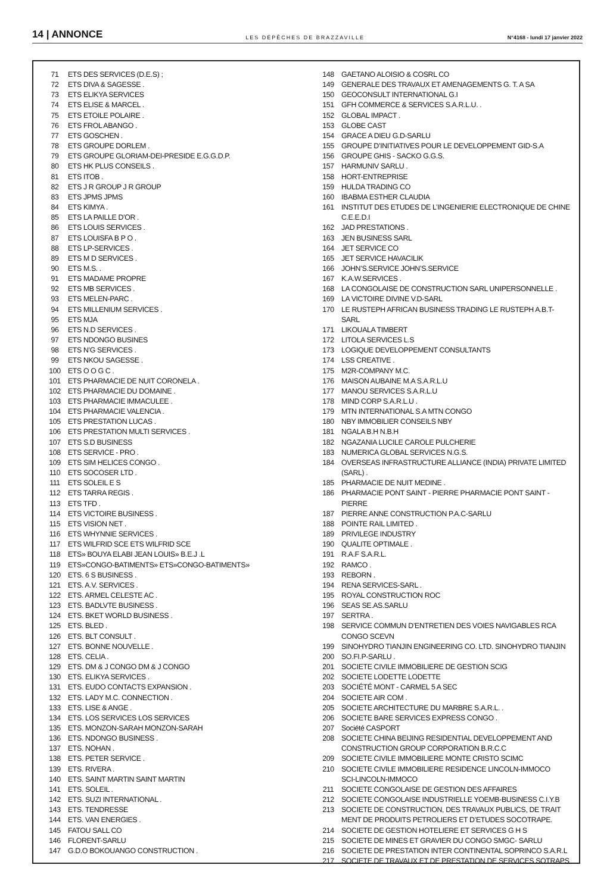14 | ANNONCE LES DÉPÊCHES DE BRAZZAVILLE N°4168 - lundi 17 janvier 2022
| 71 | ETS DES SERVICES (D.E.S) ; |
| 72 | ETS DIVA & SAGESSE . |
| 73 | ETS ELIKYA SERVICES |
| 74 | ETS ELISE & MARCEL . |
| 75 | ETS ETOILE POLAIRE . |
| 76 | ETS FROL ABANGO . |
| 77 | ETS GOSCHEN . |
| 78 | ETS GROUPE DORLEM . |
| 79 | ETS GROUPE GLORIAM-DEI-PRESIDE E.G.G.D.P. |
| 80 | ETS HK PLUS CONSEILS . |
| 81 | ETS ITOB . |
| 82 | ETS J R GROUP J R GROUP |
| 83 | ETS JPMS JPMS |
| 84 | ETS KIMYA . |
| 85 | ETS LA PAILLE D’OR . |
| 86 | ETS LOUIS SERVICES . |
| 87 | ETS LOUISFA B P O . |
| 88 | ETS LP-SERVICES . |
| 89 | ETS M D SERVICES . |
| 90 | ETS M.S. . |
| 91 | ETS MADAME PROPRE |
| 92 | ETS MB SERVICES . |
| 93 | ETS MELEN-PARC . |
| 94 | ETS MILLENIUM SERVICES . |
| 95 | ETS MJA |
| 96 | ETS N.D SERVICES . |
| 97 | ETS NDONGO BUSINES |
| 98 | ETS N’G SERVICES . |
| 99 | ETS NKOU SAGESSE . |
| 100 | ETS O O G C . |
| 101 | ETS PHARMACIE DE NUIT CORONELA . |
| 102 | ETS PHARMACIE DU DOMAINE . |
| 103 | ETS PHARMACIE IMMACULEE . |
| 104 | ETS PHARMACIE VALENCIA . |
| 105 | ETS PRESTATION LUCAS . |
| 106 | ETS PRESTATION MULTI SERVICES . |
| 107 | ETS S.D BUSINESS |
| 108 | ETS SERVICE - PRO . |
| 109 | ETS SIM HELICES CONGO . |
| 110 | ETS SOCOSER LTD . |
| 111 | ETS SOLEIL E S |
| 112 | ETS TARRA REGIS . |
| 113 | ETS TFD . |
| 114 | ETS VICTOIRE BUSINESS . |
| 115 | ETS VISION NET . |
| 116 | ETS WHYNNIE SERVICES . |
| 117 | ETS WILFRID SCE ETS WILFRID SCE |
| 118 | ETS» BOUYA ELABI JEAN LOUIS» B.E.J .L |
| 119 | ETS»CONGO-BATIMENTS» ETS»CONGO-BATIMENTS» |
| 120 | ETS. 6 S BUSINESS . |
| 121 | ETS. A.V. SERVICES . |
| 122 | ETS. ARMEL CELESTE AC . |
| 123 | ETS. BADLVTE BUSINESS . |
| 124 | ETS. BKET WORLD BUSINESS . |
| 125 | ETS. BLED . |
| 126 | ETS. BLT CONSULT . |
| 127 | ETS. BONNE NOUVELLE . |
| 128 | ETS. CELIA . |
| 129 | ETS. DM & J CONGO DM & J CONGO |
| 130 | ETS. ELIKYA SERVICES . |
| 131 | ETS. EUDO CONTACTS EXPANSION . |
| 132 | ETS. LADY M.C. CONNECTION . |
| 133 | ETS. LISE & ANGE . |
| 134 | ETS. LOS SERVICES LOS SERVICES |
| 135 | ETS. MONZON-SARAH MONZON-SARAH |
| 136 | ETS. NDONGO BUSINESS . |
| 137 | ETS. NOHAN . |
| 138 | ETS. PETER SERVICE . |
| 139 | ETS. RIVERA . |
| 140 | ETS. SAINT MARTIN SAINT MARTIN |
| 141 | ETS. SOLEIL . |
| 142 | ETS. SUZI INTERNATIONAL . |
| 143 | ETS. TENDRESSE |
| 144 | ETS. VAN ENERGIES . |
| 145 | FATOU SALL CO |
| 146 | FLORENT-SARLU |
| 147 | G.D.O BOKOUANGO CONSTRUCTION . |
| 148 | GAETANO ALOISIO & COSRL CO |
| 149 | GENERALE DES TRAVAUX ET AMENAGEMENTS G. T. A SA |
| 150 | GEOCONSULT INTERNATIONAL G.I |
| 151 | GFH COMMERCE & SERVICES S.A.R.L.U. . |
| 152 | GLOBAL IMPACT . |
| 153 | GLOBE CAST |
| 154 | GRACE A DIEU G.D-SARLU |
| 155 | GROUPE D’INITIATIVES POUR LE DEVELOPPEMENT GID-S.A |
| 156 | GROUPE GHIS - SACKO G.G.S. |
| 157 | HARMUNIV SARLU . |
| 158 | HORT-ENTREPRISE |
| 159 | HULDA TRADING CO |
| 160 | IBABMA ESTHER CLAUDIA |
| 161 | INSTITUT DES ETUDES DE L’INGENIERIE ELECTRONIQUE DE CHINE C.E.E.D.I |
| 162 | JAD PRESTATIONS . |
| 163 | JEN BUSINESS SARL |
| 164 | JET SERVICE CO |
| 165 | JET SERVICE HAVACILIK |
| 166 | JOHN’S.SERVICE JOHN’S.SERVICE |
| 167 | K.A.W.SERVICES . |
| 168 | LA CONGOLAISE DE CONSTRUCTION SARL UNIPERSONNELLE . |
| 169 | LA VICTOIRE DIVINE V.D-SARL |
| 170 | LE RUSTEPH AFRICAN BUSINESS TRADING LE RUSTEPH A.B.T-SARL |
| 171 | LIKOUALA TIMBERT |
| 172 | LITOLA SERVICES L.S |
| 173 | LOGIQUE DEVELOPPEMENT CONSULTANTS |
| 174 | LSS CREATIVE . |
| 175 | M2R-COMPANY M.C. |
| 176 | MAISON AUBAINE M.A S.A.R.L.U |
| 177 | MANOU SERVICES S.A.R.L.U |
| 178 | MIND CORP S.A.R.L.U . |
| 179 | MTN INTERNATIONAL S.A MTN CONGO |
| 180 | NBY IMMOBILIER CONSEILS NBY |
| 181 | NGALA B.H N.B.H |
| 182 | NGAZANIA LUCILE CAROLE PULCHERIE |
| 183 | NUMERICA GLOBAL SERVICES N.G.S. |
| 184 | OVERSEAS INFRASTRUCTURE ALLIANCE (INDIA) PRIVATE LIMITED (SARL) . |
| 185 | PHARMACIE DE NUIT MEDINE . |
| 186 | PHARMACIE PONT SAINT - PIERRE PHARMACIE PONT SAINT - PIERRE |
| 187 | PIERRE ANNE CONSTRUCTION P.A.C-SARLU |
| 188 | POINTE RAIL LIMITED . |
| 189 | PRIVILEGE INDUSTRY |
| 190 | QUALITE OPTIMALE . |
| 191 | R.A.F S.A.R.L. |
| 192 | RAMCO . |
| 193 | REBORN . |
| 194 | RENA SERVICES-SARL . |
| 195 | ROYAL CONSTRUCTION ROC |
| 196 | SEAS SE.AS.SARLU |
| 197 | SERTRA . |
| 198 | SERVICE COMMUN D’ENTRETIEN DES VOIES NAVIGABLES RCA CONGO SCEVN |
| 199 | SINOHYDRO TIANJIN ENGINEERING CO. LTD. SINOHYDRO TIANJIN |
| 200 | SO.FI.P-SARLU . |
| 201 | SOCIETE CIVILE IMMOBILIERE DE GESTION SCIG |
| 202 | SOCIETE LODETTE LODETTE |
| 203 | SOCIÉTÉ MONT - CARMEL 5 A SEC |
| 204 | SOCIETE AIR COM . |
| 205 | SOCIETE ARCHITECTURE DU MARBRE S.A.R.L. . |
| 206 | SOCIETE BARE SERVICES EXPRESS CONGO . |
| 207 | Société CASPORT |
| 208 | SOCIETE CHINA BEIJING RESIDENTIAL DEVELOPPEMENT AND CONSTRUCTION GROUP CORPORATION B.R.C.C |
| 209 | SOCIETE CIVILE IMMOBILIERE MONTE CRISTO SCIMC |
| 210 | SOCIETE CIVILE IMMOBILIERE RESIDENCE LINCOLN-IMMOCO SCI-LINCOLN-IMMOCO |
| 211 | SOCIETE CONGOLAISE DE GESTION DES AFFAIRES |
| 212 | SOCIETE CONGOLAISE INDUSTRIELLE YOEMB-BUSINESS C.I.Y.B |
| 213 | SOCIETE DE CONSTRUCTION, DES TRAVAUX PUBLICS, DE TRAIT MENT DE PRODUITS PETROLIERS ET D’ETUDES SOCOTRAPE. |
| 214 | SOCIETE DE GESTION HOTELIERE ET SERVICES G H S |
| 215 | SOCIETE DE MINES ET GRAVIER DU CONGO SMGC- SARLU |
| 216 | SOCIETE DE PRESTATION INTER CONTINENTAL SOPRINCO S.A.R.L |
| 217 | SOCIETE DE TRAVAUX ET DE PRESTATION DE SERVICES SOTRAPS |